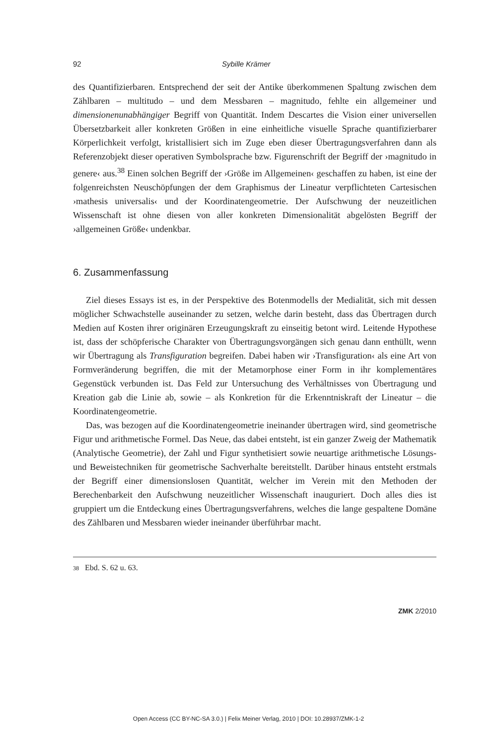92 Sybille Krämer
des Quantifizierbaren. Entsprechend der seit der Antike überkommenen Spaltung zwischen dem Zählbaren – multitudo – und dem Messbaren – magnitudo, fehlte ein allgemeiner und dimensionenunabhängiger Begriff von Quantität. Indem Descartes die Vision einer universellen Übersetzbarkeit aller konkreten Größen in eine einheitliche visuelle Sprache quantifizierbarer Körperlichkeit verfolgt, kristallisiert sich im Zuge eben dieser Übertragungsverfahren dann als Referenzobjekt dieser operativen Symbolsprache bzw. Figurenschrift der Begriff der ›magnitudo in genere‹ aus.<sup>38</sup> Einen solchen Begriff der ›Größe im Allgemeinen‹ geschaffen zu haben, ist eine der folgenreichsten Neuschöpfungen der dem Graphismus der Lineatur verpflichteten Cartesischen ›mathesis universalis‹ und der Koordinatengeometrie. Der Aufschwung der neuzeitlichen Wissenschaft ist ohne diesen von aller konkreten Dimensionalität abgelösten Begriff der ›allgemeinen Größe‹ undenkbar.
6. Zusammenfassung
Ziel dieses Essays ist es, in der Perspektive des Botenmodells der Medialität, sich mit dessen möglicher Schwachstelle auseinander zu setzen, welche darin besteht, dass das Übertragen durch Medien auf Kosten ihrer originären Erzeugungskraft zu einseitig betont wird. Leitende Hypothese ist, dass der schöpferische Charakter von Übertragungsvorgängen sich genau dann enthüllt, wenn wir Übertragung als Transfiguration begreifen. Dabei haben wir ›Transfiguration‹ als eine Art von Formveränderung begriffen, die mit der Metamorphose einer Form in ihr komplementäres Gegenstück verbunden ist. Das Feld zur Untersuchung des Verhältnisses von Übertragung und Kreation gab die Linie ab, sowie – als Konkretion für die Erkenntniskraft der Lineatur – die Koordinatengeometrie.
Das, was bezogen auf die Koordinatengeometrie ineinander übertragen wird, sind geometrische Figur und arithmetische Formel. Das Neue, das dabei entsteht, ist ein ganzer Zweig der Mathematik (Analytische Geometrie), der Zahl und Figur synthetisiert sowie neuartige arithmetische Lösungs- und Beweistechniken für geometrische Sachverhalte bereitstellt. Darüber hinaus entsteht erstmals der Begriff einer dimensionslosen Quantität, welcher im Verein mit den Methoden der Berechenbarkeit den Aufschwung neuzeitlicher Wissenschaft inauguriert. Doch alles dies ist gruppiert um die Entdeckung eines Übertragungsverfahrens, welches die lange gespaltene Domäne des Zählbaren und Messbaren wieder ineinander überführbar macht.
38 Ebd. S. 62 u. 63.
ZMK 2/2010
Open Access (CC BY-NC-SA 3.0.) | Felix Meiner Verlag, 2010 | DOI: 10.28937/ZMK-1-2